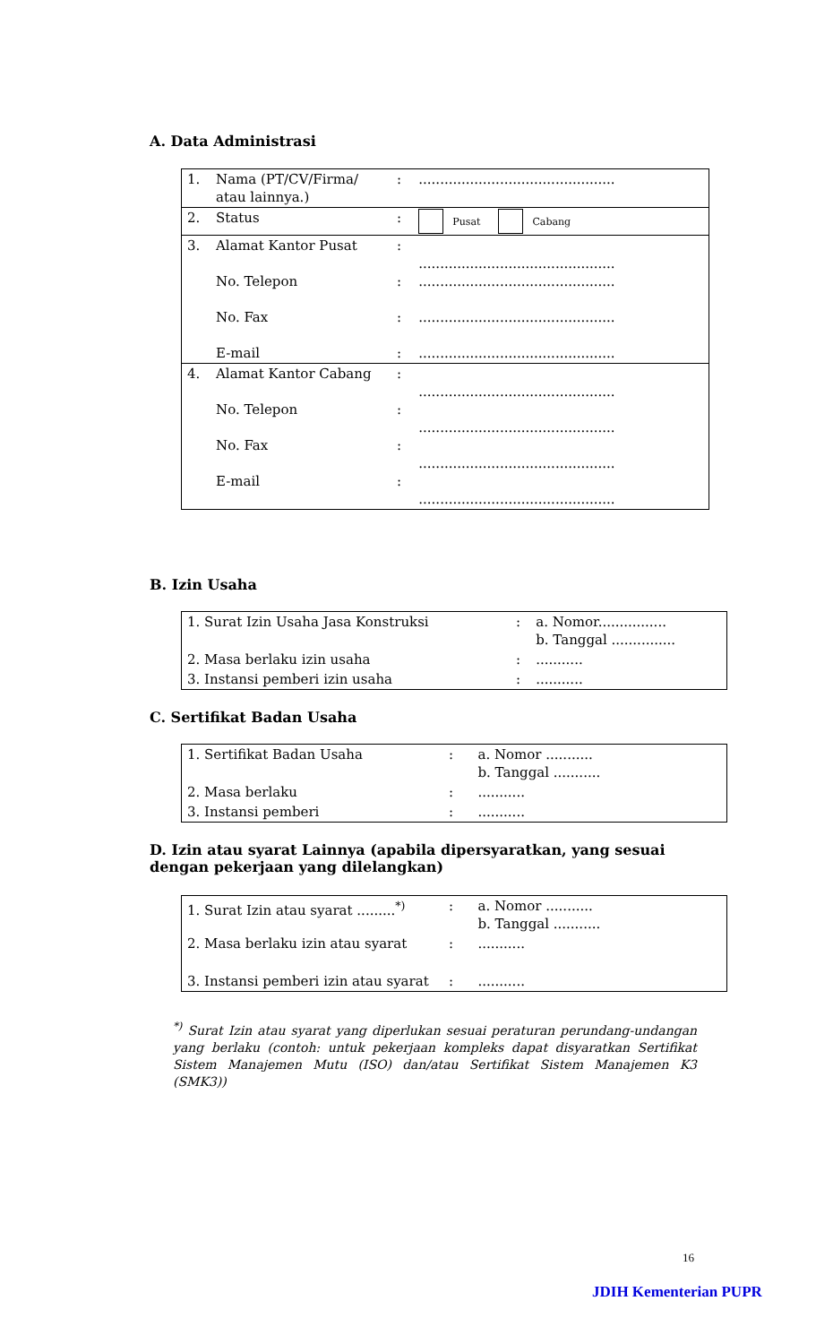A. Data Administrasi
| 1. | Nama (PT/CV/Firma/ atau lainnya.) | : | .............................................. |
| 2. | Status | : | Pusat Cabang |
| 3. | Alamat Kantor Pusat No. Telepon No. Fax E-mail | : : : : | .............................................. .............................................. .............................................. .............................................. |
| 4. | Alamat Kantor Cabang No. Telepon No. Fax E-mail | : : : : | .............................................. .............................................. .............................................. .............................................. |
B. Izin Usaha
| 1. Surat Izin Usaha Jasa Konstruksi | : | a. Nomor................ b. Tanggal ............... |
| 2. Masa berlaku izin usaha | : | ........... |
| 3. Instansi pemberi izin usaha | : | ........... |
C. Sertifikat Badan Usaha
| 1. Sertifikat Badan Usaha | : | a. Nomor ........... b. Tanggal ........... |
| 2. Masa berlaku | : | ........... |
| 3. Instansi pemberi | : | ........... |
D. Izin atau syarat Lainnya (apabila dipersyaratkan, yang sesuai dengan pekerjaan yang dilelangkan)
| 1. Surat Izin atau syarat .........<sup>*)</sup> | : | a. Nomor ........... b. Tanggal ........... |
| 2. Masa berlaku izin atau syarat | : | ........... |
| 3. Instansi pemberi izin atau syarat | : | ........... |
<sup>*)</sup> Surat Izin atau syarat yang diperlukan sesuai peraturan perundang-undangan yang berlaku (contoh: untuk pekerjaan kompleks dapat disyaratkan Sertifikat Sistem Manajemen Mutu (ISO) dan/atau Sertifikat Sistem Manajemen K3 (SMK3))
16
JDIH Kementerian PUPR